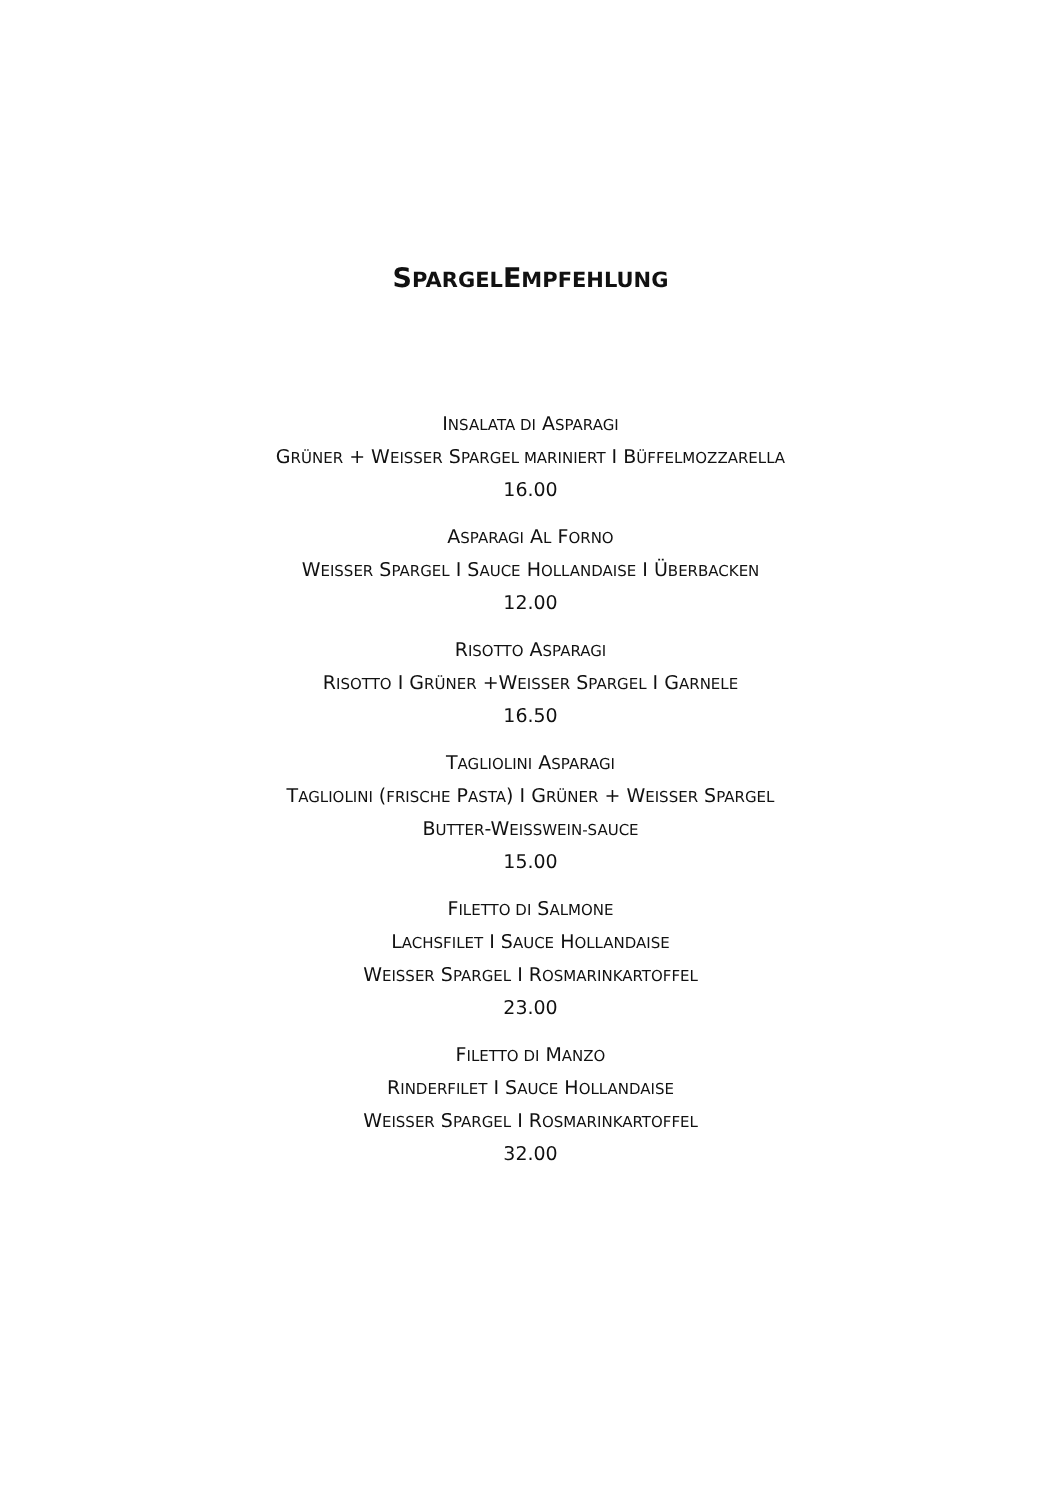SPARGELEMPFEHLUNG
INSALATA DI ASPARAGI
GRÜNER + WEISSER SPARGEL MARINIERT I BÜFFELMOZZARELLA
16.00
ASPARAGI AL FORNO
WEISSER SPARGEL I SAUCE HOLLANDAISE I ÜBERBACKEN
12.00
RISOTTO ASPARAGI
RISOTTO I GRÜNER +WEISSER SPARGEL I GARNELE
16.50
TAGLIOLINI ASPARAGI
TAGLIOLINI (FRISCHE PASTA) I GRÜNER + WEISSER SPARGEL
BUTTER-WEISSWEIN-SAUCE
15.00
FILETTO DI SALMONE
LACHSFILET I SAUCE HOLLANDAISE
WEISSER SPARGEL I ROSMARINKARTOFFEL
23.00
FILETTO DI MANZO
RINDERFILET I SAUCE HOLLANDAISE
WEISSER SPARGEL I ROSMARINKARTOFFEL
32.00